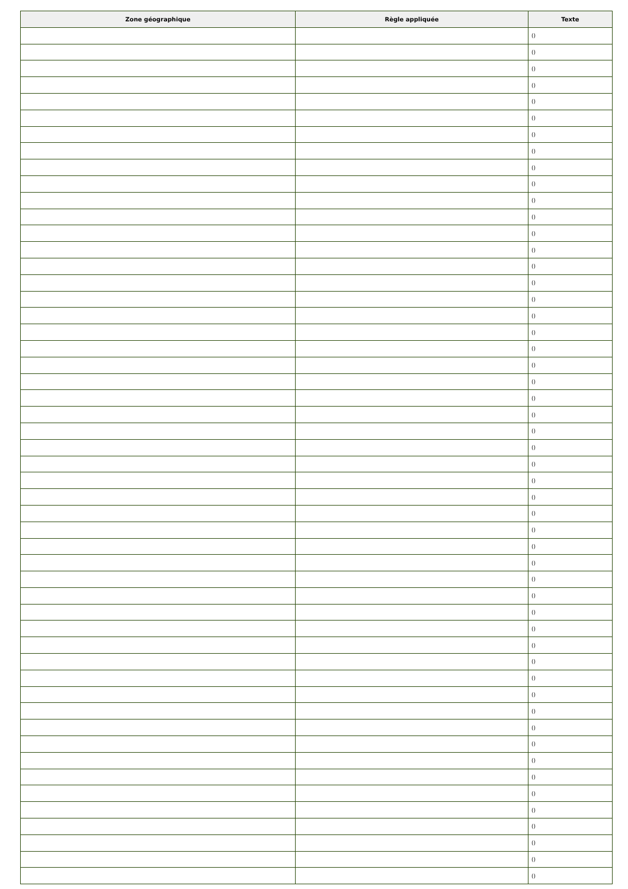| Zone géographique | Règle appliquée | Texte |
| --- | --- | --- |
| | | () |
| | | () |
| | | () |
| | | () |
| | | () |
| | | () |
| | | () |
| | | () |
| | | () |
| | | () |
| | | () |
| | | () |
| | | () |
| | | () |
| | | () |
| | | () |
| | | () |
| | | () |
| | | () |
| | | () |
| | | () |
| | | () |
| | | () |
| | | () |
| | | () |
| | | () |
| | | () |
| | | () |
| | | () |
| | | () |
| | | () |
| | | () |
| | | () |
| | | () |
| | | () |
| | | () |
| | | () |
| | | () |
| | | () |
| | | () |
| | | () |
| | | () |
| | | () |
| | | () |
| | | () |
| | | () |
| | | () |
| | | () |
| | | () |
| | | () |
| | | () |
| | | () |